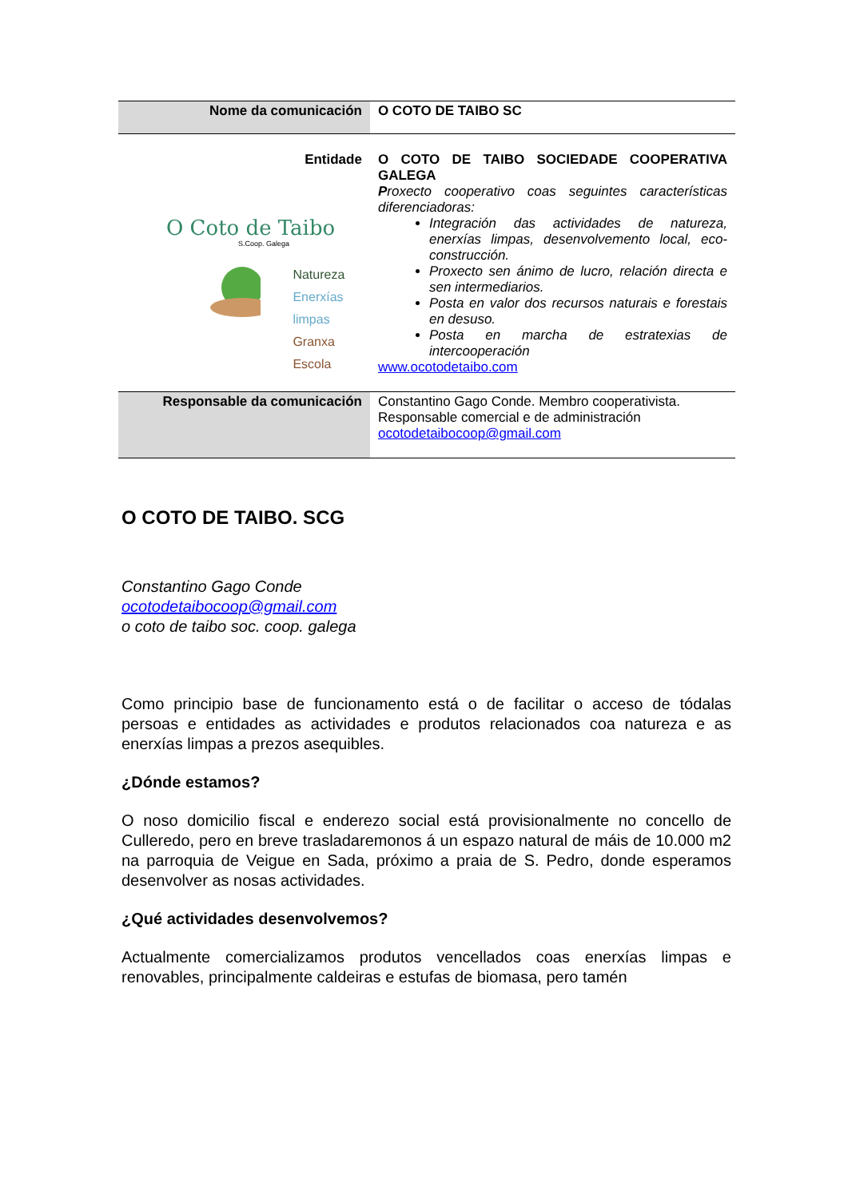| Nome da comunicación | O COTO DE TAIBO SC |
| Entidade O Coto de Taibo S.Coop. Galega Natureza Enerxías limpas Granxa Escola | O COTO DE TAIBO SOCIEDADE COOPERATIVA GALEGA P roxecto cooperativo coas seguintes características diferenciadoras: Integración das actividades de natureza, enerxías limpas, desenvolvemento local, eco-construcción. Proxecto sen ánimo de lucro, relación directa e sen intermediarios. Posta en valor dos recursos naturais e forestais en desuso. Posta en marcha de estratexias de intercooperación www.ocotodetaibo.com |
| Responsable da comunicación | Constantino Gago Conde. Membro cooperativista. Responsable comercial e de administración ocotodetaibocoop@gmail.com |
O COTO DE TAIBO. SCG
Constantino Gago Conde
ocotodetaibocoop@gmail.com
o coto de taibo soc. coop. galega
Como principio base de funcionamento está o de facilitar o acceso de tódalas persoas e entidades as actividades e produtos relacionados coa natureza e as enerxías limpas a prezos asequibles.
¿Dónde estamos?
O noso domicilio fiscal e enderezo social está provisionalmente no concello de Culleredo, pero en breve trasladaremonos á un espazo natural de máis de 10.000 m2 na parroquia de Veigue en Sada, próximo a praia de S. Pedro, donde esperamos desenvolver as nosas actividades.
¿Qué actividades desenvolvemos?
Actualmente comercializamos produtos vencellados coas enerxías limpas e renovables, principalmente caldeiras e estufas de biomasa, pero tamén